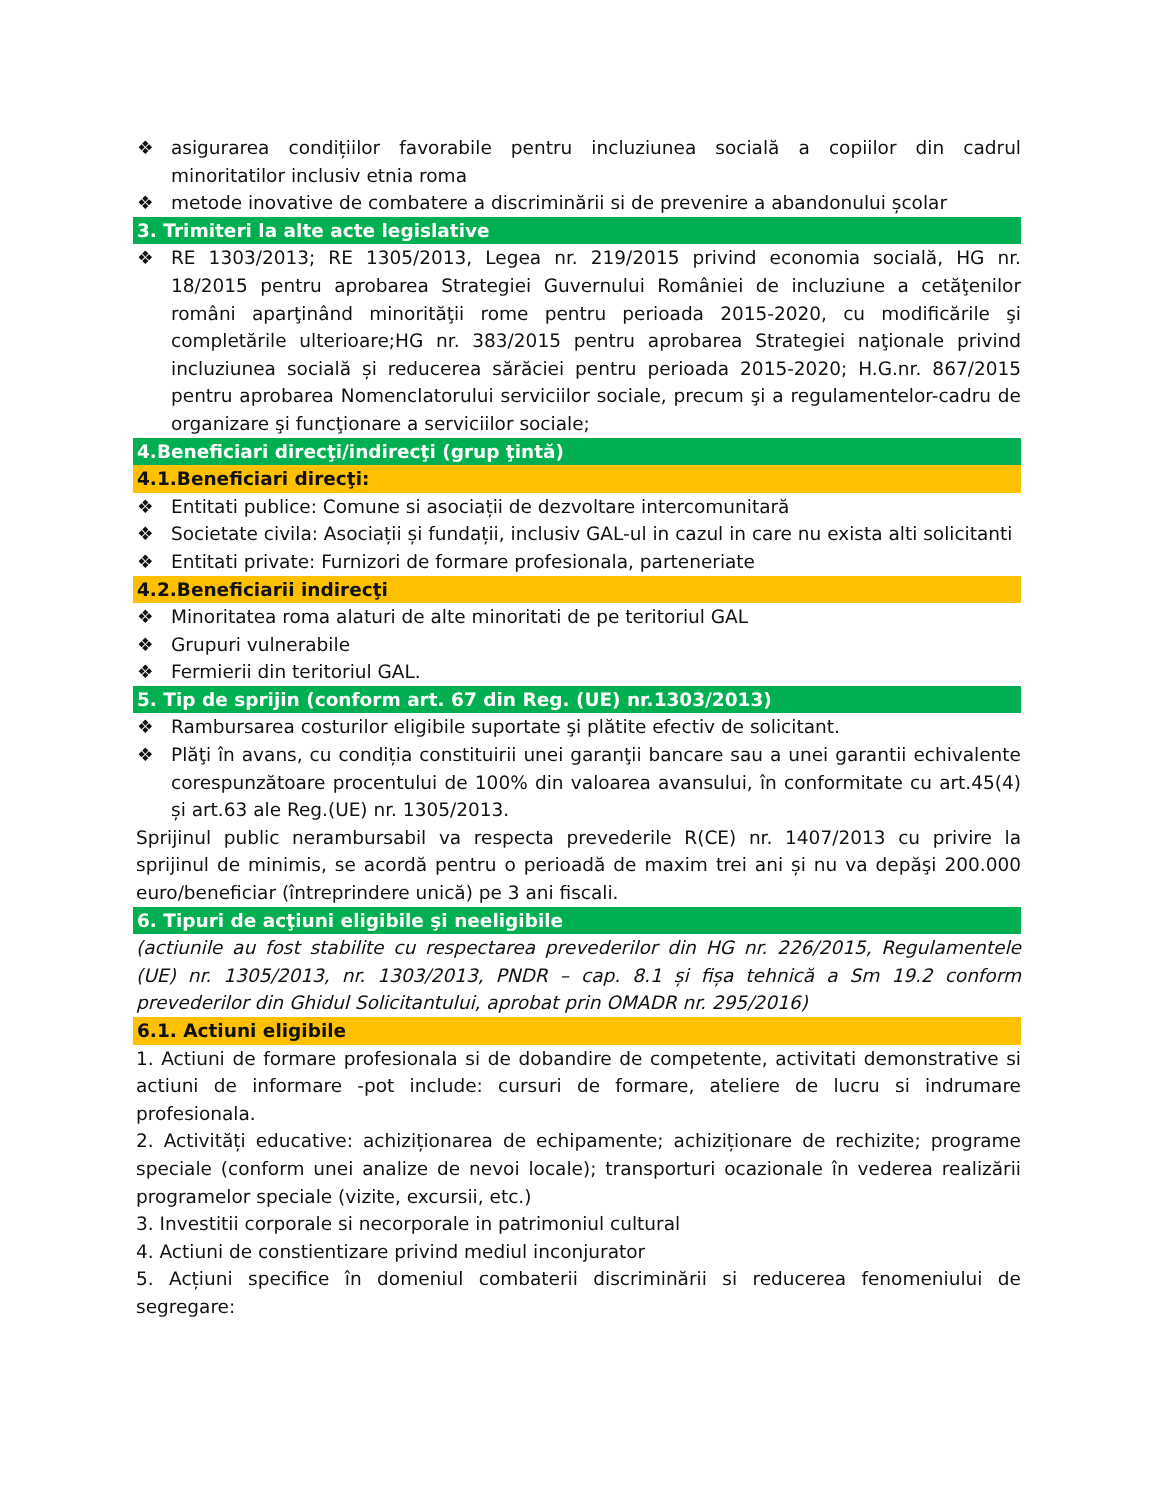❖ asigurarea condițiilor favorabile pentru incluziunea socială a copiilor din cadrul minoritatilor inclusiv etnia roma
❖ metode inovative de combatere a discriminării si de prevenire a abandonului școlar
3. Trimiteri la alte acte legislative
❖ RE 1303/2013; RE 1305/2013, Legea nr. 219/2015 privind economia socială, HG nr. 18/2015 pentru aprobarea Strategiei Guvernului României de incluziune a cetăţenilor români aparţinând minorităţii rome pentru perioada 2015-2020, cu modificările şi completările ulterioare;HG nr. 383/2015 pentru aprobarea Strategiei naţionale privind incluziunea socială și reducerea sărăciei pentru perioada 2015-2020; H.G.nr. 867/2015 pentru aprobarea Nomenclatorului serviciilor sociale, precum şi a regulamentelor-cadru de organizare şi funcţionare a serviciilor sociale;
4.Beneficiari direcţi/indirecţi (grup ţintă)
4.1.Beneficiari direcţi:
❖ Entitati publice: Comune si asociații de dezvoltare intercomunitară
❖ Societate civila: Asociații și fundații, inclusiv GAL-ul in cazul in care nu exista alti solicitanti
❖ Entitati private: Furnizori de formare profesionala, parteneriate
4.2.Beneficiarii indirecţi
❖ Minoritatea roma alaturi de alte minoritati de pe teritoriul GAL
❖ Grupuri vulnerabile
❖ Fermierii din teritoriul GAL.
5. Tip de sprijin (conform art. 67 din Reg. (UE) nr.1303/2013)
❖ Rambursarea costurilor eligibile suportate şi plătite efectiv de solicitant.
❖ Plăţi în avans, cu condiția constituirii unei garanţii bancare sau a unei garantii echivalente corespunzătoare procentului de 100% din valoarea avansului, în conformitate cu art.45(4) și art.63 ale Reg.(UE) nr. 1305/2013.
Sprijinul public nerambursabil va respecta prevederile R(CE) nr. 1407/2013 cu privire la sprijinul de minimis, se acordă pentru o perioadă de maxim trei ani și nu va depăşi 200.000 euro/beneficiar (întreprindere unică) pe 3 ani fiscali.
6. Tipuri de acţiuni eligibile şi neeligibile
(actiunile au fost stabilite cu respectarea prevederilor din HG nr. 226/2015, Regulamentele (UE) nr. 1305/2013, nr. 1303/2013, PNDR – cap. 8.1 și fișa tehnică a Sm 19.2 conform prevederilor din Ghidul Solicitantului, aprobat prin OMADR nr. 295/2016)
6.1. Actiuni eligibile
1. Actiuni de formare profesionala si de dobandire de competente, activitati demonstrative si actiuni de informare -pot include: cursuri de formare, ateliere de lucru si indrumare profesionala.
2. Activități educative: achiziționarea de echipamente; achiziționare de rechizite; programe speciale (conform unei analize de nevoi locale); transporturi ocazionale în vederea realizării programelor speciale (vizite, excursii, etc.)
3. Investitii corporale si necorporale in patrimoniul cultural
4. Actiuni de constientizare privind mediul inconjurator
5. Acțiuni specifice în domeniul combaterii discriminării si reducerea fenomeniului de segregare: